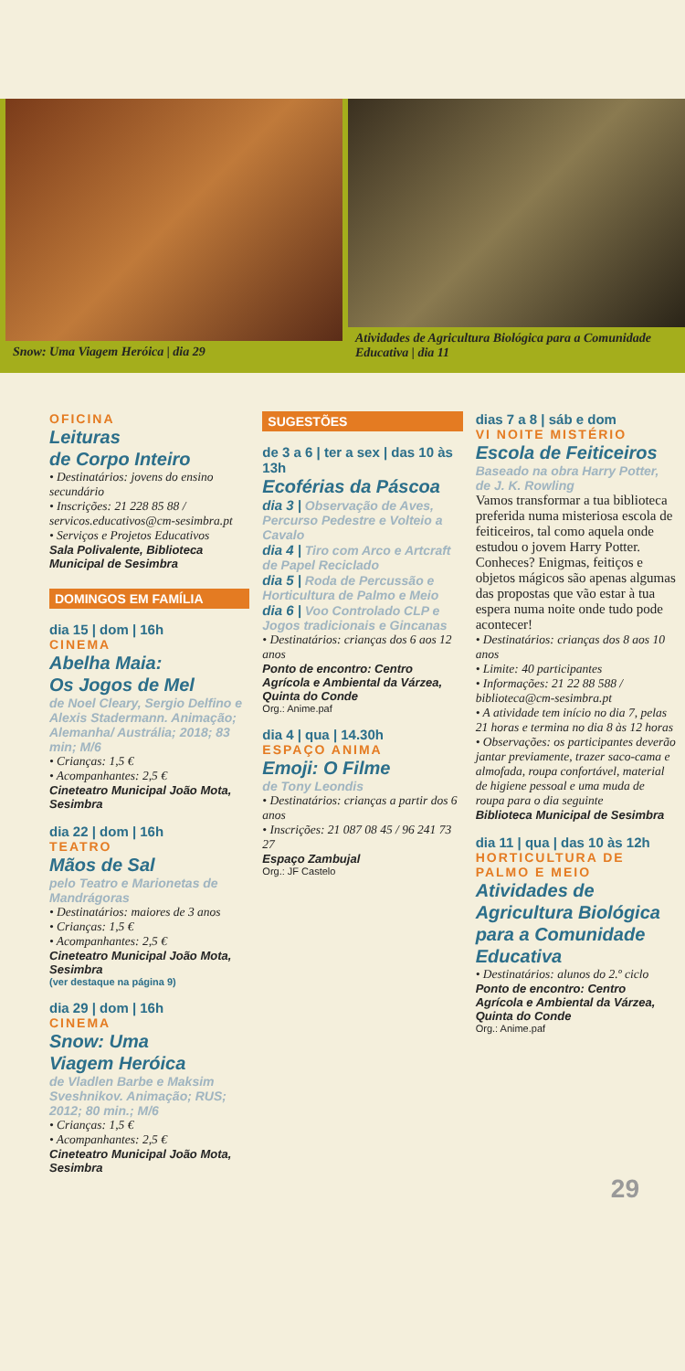Snow: Uma Viagem Heróica | dia 29
Atividades de Agricultura Biológica para a Comunidade Educativa | dia 11
OFICINA
Leituras
de Corpo Inteiro
• Destinatários: jovens do ensino secundário
• Inscrições: 21 228 85 88 / servicos.educativos@cm-sesimbra.pt
• Serviços e Projetos Educativos
Sala Polivalente, Biblioteca Municipal de Sesimbra
DOMINGOS EM FAMÍLIA
dia 15 | dom | 16h
CINEMA
Abelha Maia:
Os Jogos de Mel
de Noel Cleary, Sergio Delfino e Alexis Stadermann. Animação; Alemanha/ Austrália; 2018; 83 min; M/6
• Crianças: 1,5 €
• Acompanhantes: 2,5 €
Cineteatro Municipal João Mota, Sesimbra
dia 22 | dom | 16h
TEATRO
Mãos de Sal
pelo Teatro e Marionetas de Mandrágoras
• Destinatários: maiores de 3 anos
• Crianças: 1,5 €
• Acompanhantes: 2,5 €
Cineteatro Municipal João Mota, Sesimbra
(ver destaque na página 9)
dia 29 | dom | 16h
CINEMA
Snow: Uma
Viagem Heróica
de Vladlen Barbe e Maksim Sveshnikov. Animação; RUS; 2012; 80 min.; M/6
• Crianças: 1,5 €
• Acompanhantes: 2,5 €
Cineteatro Municipal João Mota, Sesimbra
SUGESTÕES
de 3 a 6 | ter a sex | das 10 às 13h
Ecoférias da Páscoa
dia 3 | Observação de Aves, Percurso Pedestre e Volteio a Cavalo
dia 4 | Tiro com Arco e Artcraft de Papel Reciclado
dia 5 | Roda de Percussão e Horticultura de Palmo e Meio
dia 6 | Voo Controlado CLP e Jogos tradicionais e Gincanas
• Destinatários: crianças dos 6 aos 12 anos
Ponto de encontro: Centro Agrícola e Ambiental da Várzea, Quinta do Conde
Org.: Anime.paf
dia 4 | qua | 14.30h
ESPAÇO ANIMA
Emoji: O Filme
de Tony Leondis
• Destinatários: crianças a partir dos 6 anos
• Inscrições: 21 087 08 45 / 96 241 73 27
Espaço Zambujal
Org.: JF Castelo
dias 7 a 8 | sáb e dom
VI NOITE MISTÉRIO
Escola de Feiticeiros
Baseado na obra Harry Potter, de J. K. Rowling
Vamos transformar a tua biblioteca preferida numa misteriosa escola de feiticeiros, tal como aquela onde estudou o jovem Harry Potter. Conheces? Enigmas, feitiços e objetos mágicos são apenas algumas das propostas que vão estar à tua espera numa noite onde tudo pode acontecer!
• Destinatários: crianças dos 8 aos 10 anos
• Limite: 40 participantes
• Informações: 21 22 88 588 / biblioteca@cm-sesimbra.pt
• A atividade tem início no dia 7, pelas 21 horas e termina no dia 8 às 12 horas
• Observações: os participantes deverão jantar previamente, trazer saco-cama e almofada, roupa confortável, material de higiene pessoal e uma muda de roupa para o dia seguinte
Biblioteca Municipal de Sesimbra
dia 11 | qua | das 10 às 12h
HORTICULTURA DE PALMO E MEIO
Atividades de Agricultura Biológica para a Comunidade Educativa
• Destinatários: alunos do 2.º ciclo
Ponto de encontro: Centro Agrícola e Ambiental da Várzea, Quinta do Conde
Org.: Anime.paf
29